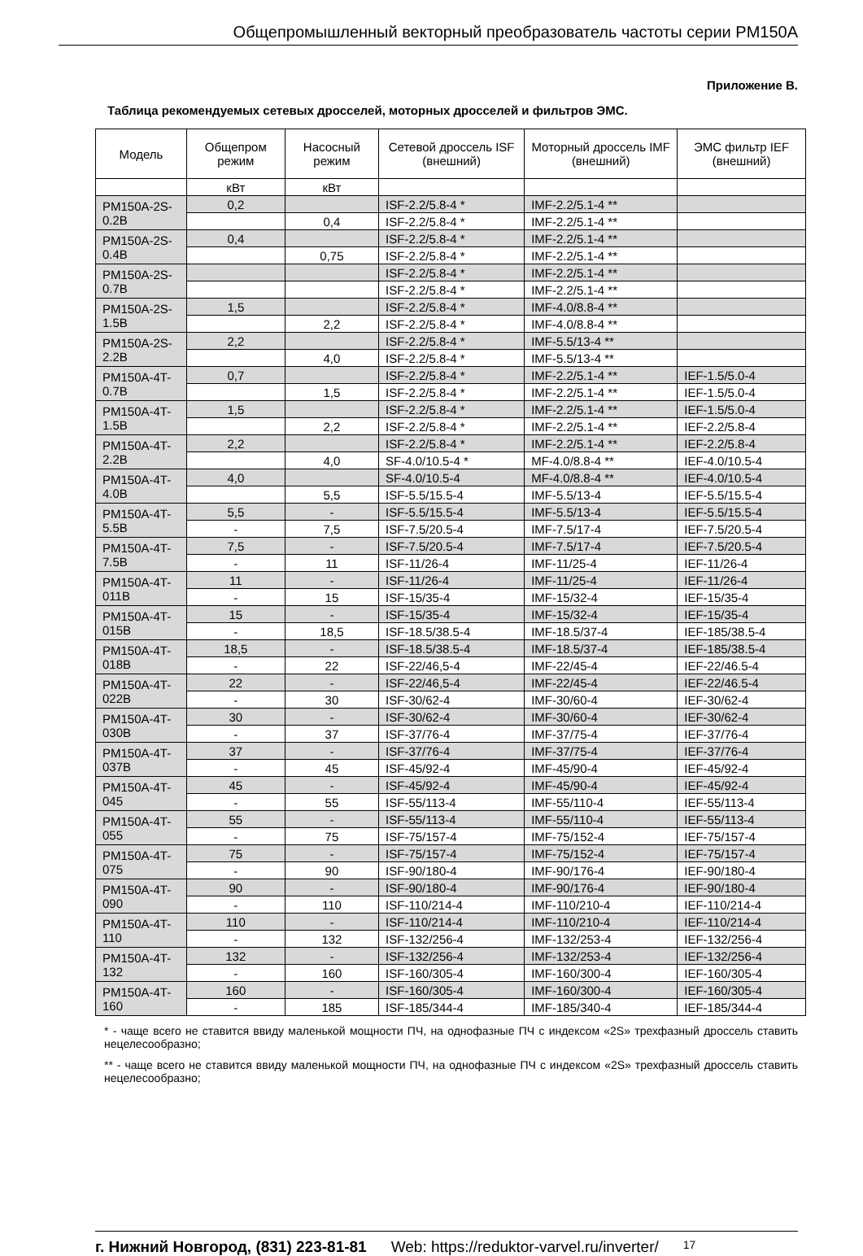Общепромышленный векторный преобразователь частоты серии PM150A
Приложение В.
Таблица рекомендуемых сетевых дросселей, моторных дросселей и фильтров ЭМС.
| Модель | Общепром режим | Насосный режим | Сетевой дроссель ISF (внешний) | Моторный дроссель IMF (внешний) | ЭМС фильтр IEF (внешний) |
| --- | --- | --- | --- | --- | --- |
| | кВт | кВт | | | |
| PM150A-2S-0.2B | 0,2 | | ISF-2.2/5.8-4 * | IMF-2.2/5.1-4 ** | |
| | | 0,4 | ISF-2.2/5.8-4 * | IMF-2.2/5.1-4 ** | |
| PM150A-2S-0.4B | 0,4 | | ISF-2.2/5.8-4 * | IMF-2.2/5.1-4 ** | |
| | | 0,75 | ISF-2.2/5.8-4 * | IMF-2.2/5.1-4 ** | |
| PM150A-2S-0.7B | | | ISF-2.2/5.8-4 * | IMF-2.2/5.1-4 ** | |
| | | | ISF-2.2/5.8-4 * | IMF-2.2/5.1-4 ** | |
| PM150A-2S-1.5B | 1,5 | | ISF-2.2/5.8-4 * | IMF-4.0/8.8-4 ** | |
| | | 2,2 | ISF-2.2/5.8-4 * | IMF-4.0/8.8-4 ** | |
| PM150A-2S-2.2B | 2,2 | | ISF-2.2/5.8-4 * | IMF-5.5/13-4 ** | |
| | | 4,0 | ISF-2.2/5.8-4 * | IMF-5.5/13-4 ** | |
| PM150A-4T-0.7B | 0,7 | | ISF-2.2/5.8-4 * | IMF-2.2/5.1-4 ** | IEF-1.5/5.0-4 |
| | | 1,5 | ISF-2.2/5.8-4 * | IMF-2.2/5.1-4 ** | IEF-1.5/5.0-4 |
| PM150A-4T-1.5B | 1,5 | | ISF-2.2/5.8-4 * | IMF-2.2/5.1-4 ** | IEF-1.5/5.0-4 |
| | | 2,2 | ISF-2.2/5.8-4 * | IMF-2.2/5.1-4 ** | IEF-2.2/5.8-4 |
| PM150A-4T-2.2B | 2,2 | | ISF-2.2/5.8-4 * | IMF-2.2/5.1-4 ** | IEF-2.2/5.8-4 |
| | | 4,0 | SF-4.0/10.5-4 * | MF-4.0/8.8-4 ** | IEF-4.0/10.5-4 |
| PM150A-4T-4.0B | 4,0 | | SF-4.0/10.5-4 | MF-4.0/8.8-4 ** | IEF-4.0/10.5-4 |
| | | 5,5 | ISF-5.5/15.5-4 | IMF-5.5/13-4 | IEF-5.5/15.5-4 |
| PM150A-4T-5.5B | 5,5 | - | ISF-5.5/15.5-4 | IMF-5.5/13-4 | IEF-5.5/15.5-4 |
| | - | 7,5 | ISF-7.5/20.5-4 | IMF-7.5/17-4 | IEF-7.5/20.5-4 |
| PM150A-4T-7.5B | 7,5 | - | ISF-7.5/20.5-4 | IMF-7.5/17-4 | IEF-7.5/20.5-4 |
| | - | 11 | ISF-11/26-4 | IMF-11/25-4 | IEF-11/26-4 |
| PM150A-4T-011B | 11 | - | ISF-11/26-4 | IMF-11/25-4 | IEF-11/26-4 |
| | - | 15 | ISF-15/35-4 | IMF-15/32-4 | IEF-15/35-4 |
| PM150A-4T-015B | 15 | - | ISF-15/35-4 | IMF-15/32-4 | IEF-15/35-4 |
| | - | 18,5 | ISF-18.5/38.5-4 | IMF-18.5/37-4 | IEF-185/38.5-4 |
| PM150A-4T-018B | 18,5 | - | ISF-18.5/38.5-4 | IMF-18.5/37-4 | IEF-185/38.5-4 |
| | - | 22 | ISF-22/46,5-4 | IMF-22/45-4 | IEF-22/46.5-4 |
| PM150A-4T-022B | 22 | - | ISF-22/46,5-4 | IMF-22/45-4 | IEF-22/46.5-4 |
| | - | 30 | ISF-30/62-4 | IMF-30/60-4 | IEF-30/62-4 |
| PM150A-4T-030B | 30 | - | ISF-30/62-4 | IMF-30/60-4 | IEF-30/62-4 |
| | - | 37 | ISF-37/76-4 | IMF-37/75-4 | IEF-37/76-4 |
| PM150A-4T-037B | 37 | - | ISF-37/76-4 | IMF-37/75-4 | IEF-37/76-4 |
| | - | 45 | ISF-45/92-4 | IMF-45/90-4 | IEF-45/92-4 |
| PM150A-4T-045 | 45 | - | ISF-45/92-4 | IMF-45/90-4 | IEF-45/92-4 |
| | - | 55 | ISF-55/113-4 | IMF-55/110-4 | IEF-55/113-4 |
| PM150A-4T-055 | 55 | - | ISF-55/113-4 | IMF-55/110-4 | IEF-55/113-4 |
| | - | 75 | ISF-75/157-4 | IMF-75/152-4 | IEF-75/157-4 |
| PM150A-4T-075 | 75 | - | ISF-75/157-4 | IMF-75/152-4 | IEF-75/157-4 |
| | - | 90 | ISF-90/180-4 | IMF-90/176-4 | IEF-90/180-4 |
| PM150A-4T-090 | 90 | - | ISF-90/180-4 | IMF-90/176-4 | IEF-90/180-4 |
| | - | 110 | ISF-110/214-4 | IMF-110/210-4 | IEF-110/214-4 |
| PM150A-4T-110 | 110 | - | ISF-110/214-4 | IMF-110/210-4 | IEF-110/214-4 |
| | - | 132 | ISF-132/256-4 | IMF-132/253-4 | IEF-132/256-4 |
| PM150A-4T-132 | 132 | - | ISF-132/256-4 | IMF-132/253-4 | IEF-132/256-4 |
| | - | 160 | ISF-160/305-4 | IMF-160/300-4 | IEF-160/305-4 |
| PM150A-4T-160 | 160 | - | ISF-160/305-4 | IMF-160/300-4 | IEF-160/305-4 |
| | - | 185 | ISF-185/344-4 | IMF-185/340-4 | IEF-185/344-4 |
* - чаще всего не ставится ввиду маленькой мощности ПЧ, на однофазные ПЧ с индексом «2S» трехфазный дроссель ставить нецелесообразно;
** - чаще всего не ставится ввиду маленькой мощности ПЧ, на однофазные ПЧ с индексом «2S» трехфазный дроссель ставить нецелесообразно;
г. Нижний Новгород, (831) 223-81-81 Web: https://reduktor-varvel.ru/inverter/ 17